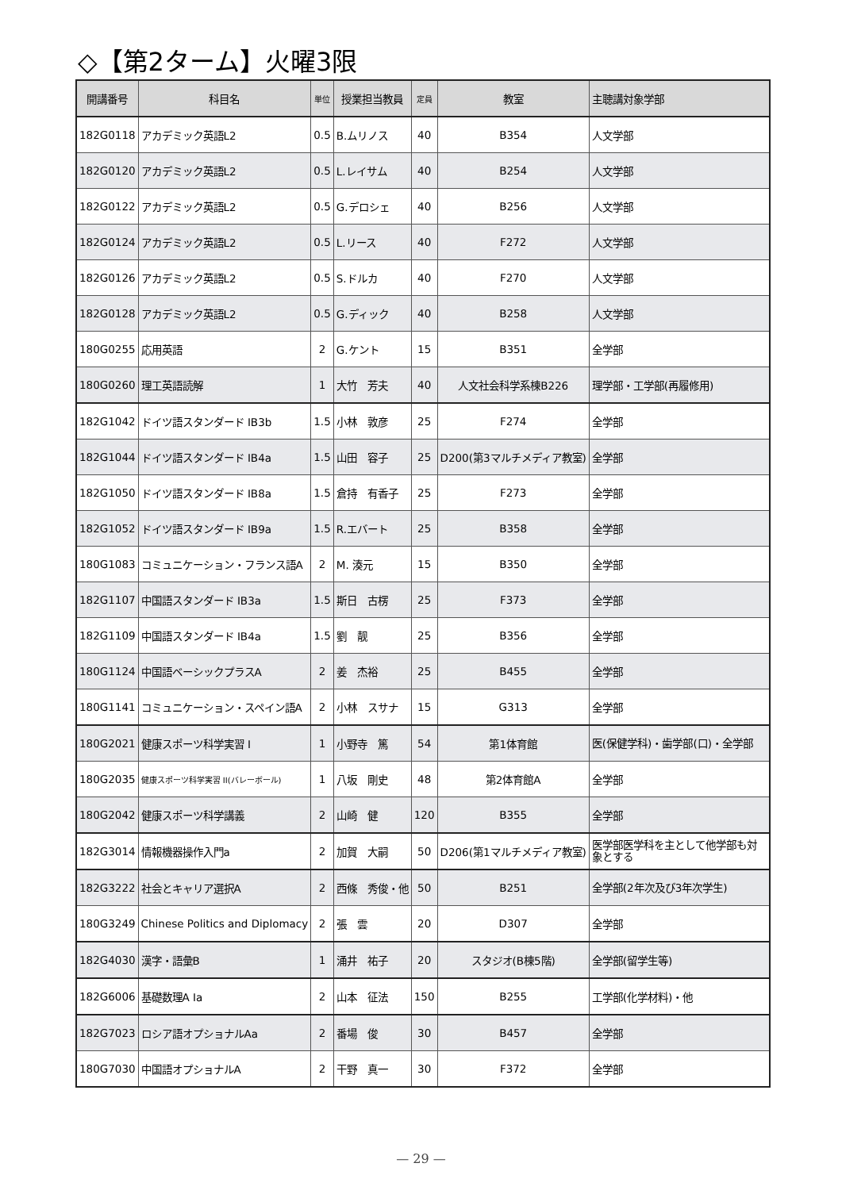◇【第2ターム】火曜3限
| 開講番号 | 科目名 | 単位 | 授業担当教員 | 定員 | 教室 | 主聴講対象学部 |
| --- | --- | --- | --- | --- | --- | --- |
| 182G0118 | アカデミック英語L2 | 0.5 | B.ムリノス | 40 | B354 | 人文学部 |
| 182G0120 | アカデミック英語L2 | 0.5 | L.レイサム | 40 | B254 | 人文学部 |
| 182G0122 | アカデミック英語L2 | 0.5 | G.デロシェ | 40 | B256 | 人文学部 |
| 182G0124 | アカデミック英語L2 | 0.5 | L.リース | 40 | F272 | 人文学部 |
| 182G0126 | アカデミック英語L2 | 0.5 | S.ドルカ | 40 | F270 | 人文学部 |
| 182G0128 | アカデミック英語L2 | 0.5 | G.ディック | 40 | B258 | 人文学部 |
| 180G0255 | 応用英語 | 2 | G.ケント | 15 | B351 | 全学部 |
| 180G0260 | 理工英語読解 | 1 | 大竹 芳夫 | 40 | 人文社会科学系棟B226 | 理学部・工学部(再履修用) |
| 182G1042 | ドイツ語スタンダード IB3b | 1.5 | 小林 敦彦 | 25 | F274 | 全学部 |
| 182G1044 | ドイツ語スタンダード IB4a | 1.5 | 山田 容子 | 25 | D200(第3マルチメディア教室) | 全学部 |
| 182G1050 | ドイツ語スタンダード IB8a | 1.5 | 倉持 有香子 | 25 | F273 | 全学部 |
| 182G1052 | ドイツ語スタンダード IB9a | 1.5 | R.エバート | 25 | B358 | 全学部 |
| 180G1083 | コミュニケーション・フランス語A | 2 | M. 湊元 | 15 | B350 | 全学部 |
| 182G1107 | 中国語スタンダード IB3a | 1.5 | 斯日 古楞 | 25 | F373 | 全学部 |
| 182G1109 | 中国語スタンダード IB4a | 1.5 | 劉 靓 | 25 | B356 | 全学部 |
| 180G1124 | 中国語ベーシックプラスA | 2 | 姜 杰裕 | 25 | B455 | 全学部 |
| 180G1141 | コミュニケーション・スペイン語A | 2 | 小林 スサナ | 15 | G313 | 全学部 |
| 180G2021 | 健康スポーツ科学実習 I | 1 | 小野寺 篤 | 54 | 第1体育館 | 医(保健学科)・歯学部(口)・全学部 |
| 180G2035 | 健康スポーツ科学実習 II(バレーボール) | 1 | 八坂 剛史 | 48 | 第2体育館A | 全学部 |
| 180G2042 | 健康スポーツ科学講義 | 2 | 山崎 健 | 120 | B355 | 全学部 |
| 182G3014 | 情報機器操作入門a | 2 | 加賀 大嗣 | 50 | D206(第1マルチメディア教室) | 医学部医学科を主として他学部も対象とする |
| 182G3222 | 社会とキャリア選択A | 2 | 西條 秀俊・他 | 50 | B251 | 全学部(2年次及び3年次学生) |
| 180G3249 | Chinese Politics and Diplomacy | 2 | 張 雲 | 20 | D307 | 全学部 |
| 182G4030 | 漢字・語彙B | 1 | 涌井 祐子 | 20 | スタジオ(B棟5階) | 全学部(留学生等) |
| 182G6006 | 基礎数理A Ia | 2 | 山本 征法 | 150 | B255 | 工学部(化学材料)・他 |
| 182G7023 | ロシア語オプショナルAa | 2 | 番場 俊 | 30 | B457 | 全学部 |
| 180G7030 | 中国語オプショナルA | 2 | 干野 真一 | 30 | F372 | 全学部 |
— 29 —